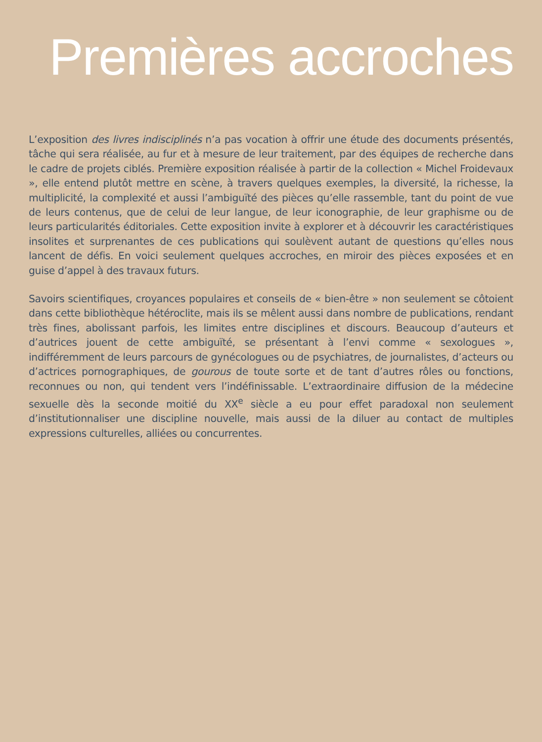Premières accroches
L’exposition des livres indisciplinés n’a pas vocation à offrir une étude des documents présentés, tâche qui sera réalisée, au fur et à mesure de leur traitement, par des équipes de recherche dans le cadre de projets ciblés. Première exposition réalisée à partir de la collection « Michel Froidevaux », elle entend plutôt mettre en scène, à travers quelques exemples, la diversité, la richesse, la multiplicité, la complexité et aussi l’ambiguïté des pièces qu’elle rassemble, tant du point de vue de leurs contenus, que de celui de leur langue, de leur iconographie, de leur graphisme ou de leurs particularités éditoriales. Cette exposition invite à explorer et à découvrir les caractéristiques insolites et surprenantes de ces publications qui soulèvent autant de questions qu’elles nous lancent de défis. En voici seulement quelques accroches, en miroir des pièces exposées et en guise d’appel à des travaux futurs.
Savoirs scientifiques, croyances populaires et conseils de « bien-être » non seulement se côtoient dans cette bibliothèque hétéroclite, mais ils se mêlent aussi dans nombre de publications, rendant très fines, abolissant parfois, les limites entre disciplines et discours. Beaucoup d’auteurs et d’autrices jouent de cette ambiguïté, se présentant à l’envi comme « sexologues », indifféremment de leurs parcours de gynécologues ou de psychiatres, de journalistes, d’acteurs ou d’actrices pornographiques, de gourous de toute sorte et de tant d’autres rôles ou fonctions, reconnues ou non, qui tendent vers l’indéfinissable. L’extraordinaire diffusion de la médecine sexuelle dès la seconde moitié du XX<sup>e</sup> siècle a eu pour effet paradoxal non seulement d’institutionnaliser une discipline nouvelle, mais aussi de la diluer au contact de multiples expressions culturelles, alliées ou concurrentes.